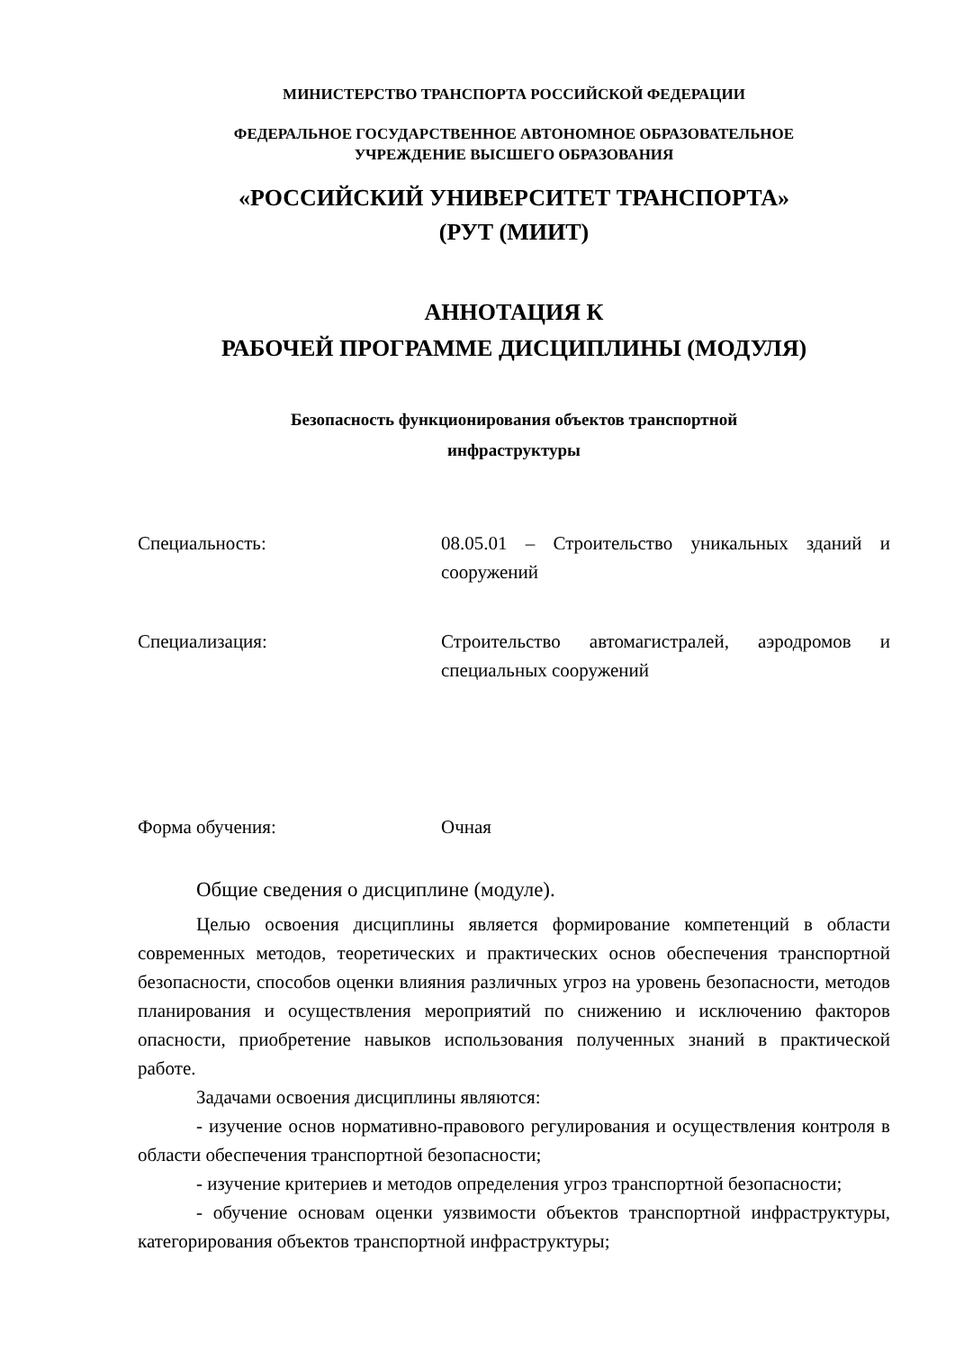МИНИСТЕРСТВО ТРАНСПОРТА РОССИЙСКОЙ ФЕДЕРАЦИИ
ФЕДЕРАЛЬНОЕ ГОСУДАРСТВЕННОЕ АВТОНОМНОЕ ОБРАЗОВАТЕЛЬНОЕ
УЧРЕЖДЕНИЕ ВЫСШЕГО ОБРАЗОВАНИЯ
«РОССИЙСКИЙ УНИВЕРСИТЕТ ТРАНСПОРТА»
(РУТ (МИИТ)
АННОТАЦИЯ К
РАБОЧЕЙ ПРОГРАММЕ ДИСЦИПЛИНЫ (МОДУЛЯ)
Безопасность функционирования объектов транспортной
инфраструктуры
Специальность: 08.05.01 – Строительство уникальных зданий и сооружений
Специализация: Строительство автомагистралей, аэродромов и специальных сооружений
Форма обучения: Очная
Общие сведения о дисциплине (модуле).
Целью освоения дисциплины является формирование компетенций в области современных методов, теоретических и практических основ обеспечения транспортной безопасности, способов оценки влияния различных угроз на уровень безопасности, методов планирования и осуществления мероприятий по снижению и исключению факторов опасности, приобретение навыков использования полученных знаний в практической работе.
Задачами освоения дисциплины являются:
- изучение основ нормативно-правового регулирования и осуществления контроля в области обеспечения транспортной безопасности;
- изучение критериев и методов определения угроз транспортной безопасности;
- обучение основам оценки уязвимости объектов транспортной инфраструктуры, категорирования объектов транспортной инфраструктуры;